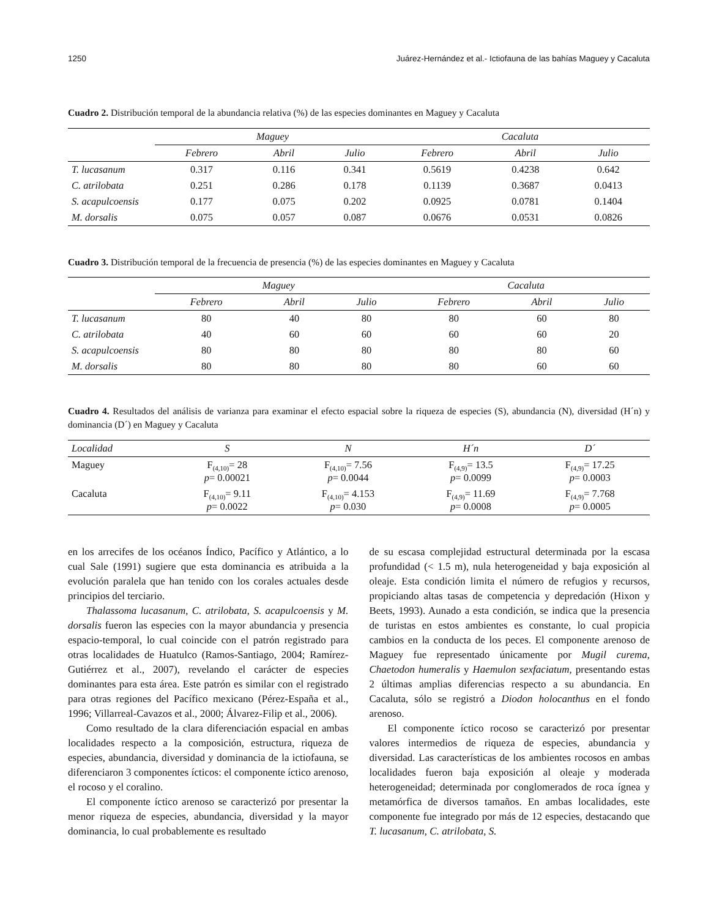1250 Juárez-Hernández et al.- Ictiofauna de las bahías Maguey y Cacaluta
Cuadro 2. Distribución temporal de la abundancia relativa (%) de las especies dominantes en Maguey y Cacaluta
| | Maguey | | | Cacaluta | | |
| --- | --- | --- | --- | --- | --- | --- |
| | Febrero | Abril | Julio | Febrero | Abril | Julio |
| T. lucasanum | 0.317 | 0.116 | 0.341 | 0.5619 | 0.4238 | 0.642 |
| C. atrilobata | 0.251 | 0.286 | 0.178 | 0.1139 | 0.3687 | 0.0413 |
| S. acapulcoensis | 0.177 | 0.075 | 0.202 | 0.0925 | 0.0781 | 0.1404 |
| M. dorsalis | 0.075 | 0.057 | 0.087 | 0.0676 | 0.0531 | 0.0826 |
Cuadro 3. Distribución temporal de la frecuencia de presencia (%) de las especies dominantes en Maguey y Cacaluta
| | Maguey | | | Cacaluta | | |
| --- | --- | --- | --- | --- | --- | --- |
| | Febrero | Abril | Julio | Febrero | Abril | Julio |
| T. lucasanum | 80 | 40 | 80 | 80 | 60 | 80 |
| C. atrilobata | 40 | 60 | 60 | 60 | 60 | 20 |
| S. acapulcoensis | 80 | 80 | 80 | 80 | 80 | 60 |
| M. dorsalis | 80 | 80 | 80 | 80 | 60 | 60 |
Cuadro 4. Resultados del análisis de varianza para examinar el efecto espacial sobre la riqueza de especies (S), abundancia (N), diversidad (H´n) y dominancia (D´) en Maguey y Cacaluta
| Localidad | S | N | H´n | D´ |
| --- | --- | --- | --- | --- |
| Maguey | F<sub>(4,10)</sub>= 28 p = 0.00021 | F<sub>(4,10)</sub>= 7.56 p = 0.0044 | F<sub>(4,9)</sub>= 13.5 p = 0.0099 | F<sub>(4,9)</sub>= 17.25 p = 0.0003 |
| Cacaluta | F<sub>(4,10)</sub>= 9.11 p = 0.0022 | F<sub>(4,10)</sub>= 4.153 p = 0.030 | F<sub>(4,9)</sub>= 11.69 p = 0.0008 | F<sub>(4,9)</sub>= 7.768 p = 0.0005 |
en los arrecifes de los océanos Índico, Pacífico y Atlántico, a lo cual Sale (1991) sugiere que esta dominancia es atribuida a la evolución paralela que han tenido con los corales actuales desde principios del terciario.
Thalassoma lucasanum, C. atrilobata, S. acapulcoensis y M. dorsalis fueron las especies con la mayor abundancia y presencia espacio-temporal, lo cual coincide con el patrón registrado para otras localidades de Huatulco (Ramos-Santiago, 2004; Ramírez-Gutiérrez et al., 2007), revelando el carácter de especies dominantes para esta área. Este patrón es similar con el registrado para otras regiones del Pacífico mexicano (Pérez-España et al., 1996; Villarreal-Cavazos et al., 2000; Álvarez-Filip et al., 2006).
Como resultado de la clara diferenciación espacial en ambas localidades respecto a la composición, estructura, riqueza de especies, abundancia, diversidad y dominancia de la ictiofauna, se diferenciaron 3 componentes ícticos: el componente íctico arenoso, el rocoso y el coralino.
El componente íctico arenoso se caracterizó por presentar la menor riqueza de especies, abundancia, diversidad y la mayor dominancia, lo cual probablemente es resultado
de su escasa complejidad estructural determinada por la escasa profundidad (< 1.5 m), nula heterogeneidad y baja exposición al oleaje. Esta condición limita el número de refugios y recursos, propiciando altas tasas de competencia y depredación (Hixon y Beets, 1993). Aunado a esta condición, se indica que la presencia de turistas en estos ambientes es constante, lo cual propicia cambios en la conducta de los peces. El componente arenoso de Maguey fue representado únicamente por Mugil curema, Chaetodon humeralis y Haemulon sexfaciatum, presentando estas 2 últimas amplias diferencias respecto a su abundancia. En Cacaluta, sólo se registró a Diodon holocanthus en el fondo arenoso.
El componente íctico rocoso se caracterizó por presentar valores intermedios de riqueza de especies, abundancia y diversidad. Las características de los ambientes rocosos en ambas localidades fueron baja exposición al oleaje y moderada heterogeneidad; determinada por conglomerados de roca ígnea y metamórfica de diversos tamaños. En ambas localidades, este componente fue integrado por más de 12 especies, destacando que T. lucasanum, C. atrilobata, S.